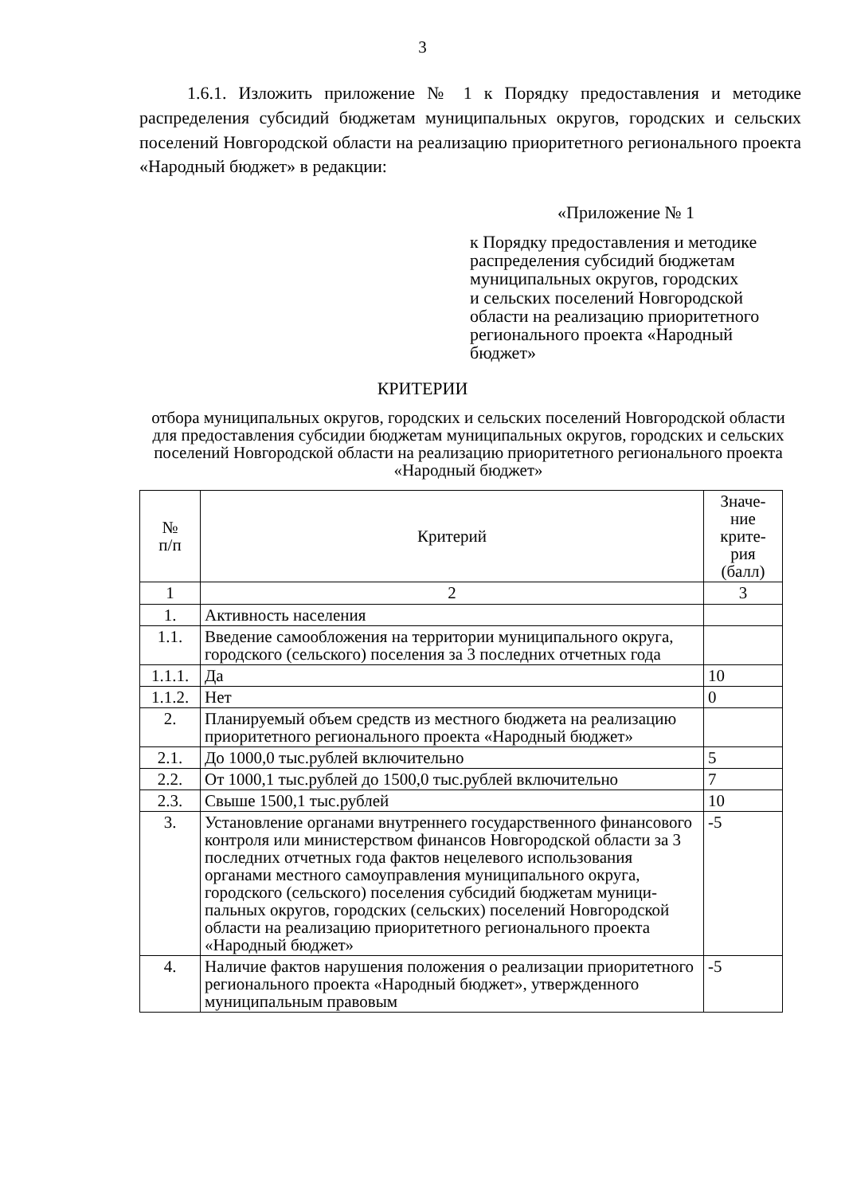3
1.6.1. Изложить приложение № 1 к Порядку предоставления и методике распределения субсидий бюджетам муниципальных округов, городских и сельских поселений Новгородской области на реализацию приоритетного регионального проекта «Народный бюджет» в редакции:
«Приложение № 1
к Порядку предоставления и методике
распределения субсидий бюджетам
муниципальных округов, городских
и сельских поселений Новгородской
области на реализацию приоритетного
регионального проекта «Народный
бюджет»
КРИТЕРИИ
отбора муниципальных округов, городских и сельских поселений Новгородской области для предоставления субсидии бюджетам муниципальных округов, городских и сельских поселений Новгородской области на реализацию приоритетного регионального проекта «Народный бюджет»
| № п/п | Критерий | Значе- ние крите- рия (балл) |
| 1 | 2 | 3 |
| 1. | Активность населения | |
| 1.1. | Введение самообложения на территории муниципального округа, городского (сельского) поселения за 3 последних отчетных года | |
| 1.1.1. | Да | 10 |
| 1.1.2. | Нет | 0 |
| 2. | Планируемый объем средств из местного бюджета на реализацию приоритетного регионального проекта «Народный бюджет» | |
| 2.1. | До 1000,0 тыс.рублей включительно | 5 |
| 2.2. | От 1000,1 тыс.рублей до 1500,0 тыс.рублей включительно | 7 |
| 2.3. | Свыше 1500,1 тыс.рублей | 10 |
| 3. | Установление органами внутреннего государственного финансового контроля или министерством финансов Новгородской области за 3 последних отчетных года фактов нецелевого использования органами местного самоуправления муниципального округа, городского (сельского) поселения субсидий бюджетам муници-пальных округов, городских (сельских) поселений Новгородской области на реализацию приоритетного регионального проекта «Народный бюджет» | -5 |
| 4. | Наличие фактов нарушения положения о реализации приоритетного регионального проекта «Народный бюджет», утвержденного муниципальным правовым | -5 |